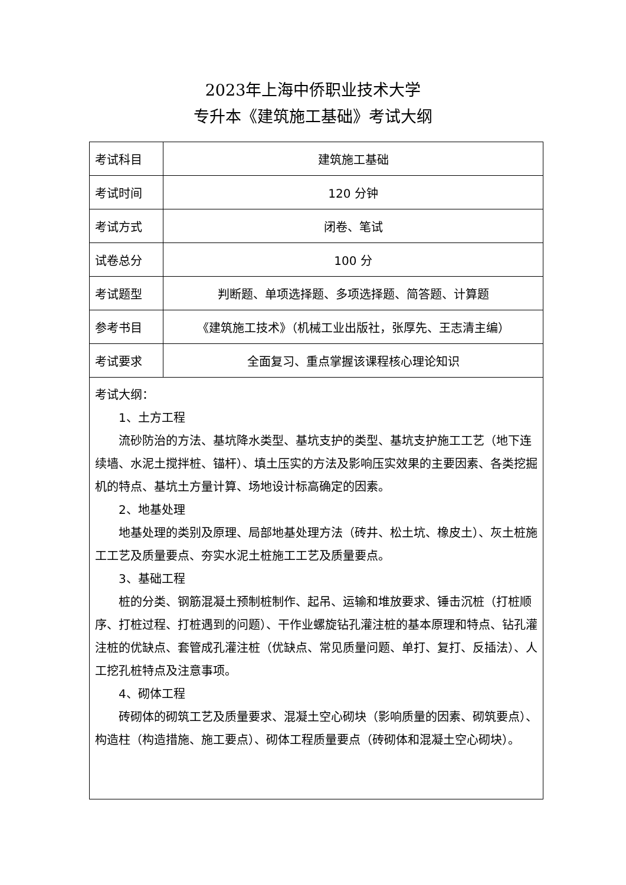2023年上海中侨职业技术大学
专升本《建筑施工基础》考试大纲
| 考试科目 | 建筑施工基础 |
| 考试时间 | 120 分钟 |
| 考试方式 | 闭卷、笔试 |
| 试卷总分 | 100 分 |
| 考试题型 | 判断题、单项选择题、多项选择题、简答题、计算题 |
| 参考书目 | 《建筑施工技术》（机械工业出版社，张厚先、王志清主编） |
| 考试要求 | 全面复习、重点掌握该课程核心理论知识 |
| 考试大纲： 1、土方工程 流砂防治的方法、基坑降水类型、基坑支护的类型、基坑支护施工工艺（地下连续墙、水泥土搅拌桩、锚杆）、填土压实的方法及影响压实效果的主要因素、各类挖掘机的特点、基坑土方量计算、场地设计标高确定的因素。 2、地基处理 地基处理的类别及原理、局部地基处理方法（砖井、松土坑、橡皮土）、灰土桩施工工艺及质量要点、夯实水泥土桩施工工艺及质量要点。 3、基础工程 桩的分类、钢筋混凝土预制桩制作、起吊、运输和堆放要求、锤击沉桩（打桩顺序、打桩过程、打桩遇到的问题）、干作业螺旋钻孔灌注桩的基本原理和特点、钻孔灌注桩的优缺点、套管成孔灌注桩（优缺点、常见质量问题、单打、复打、反插法）、人工挖孔桩特点及注意事项。 4、砌体工程 砖砌体的砌筑工艺及质量要求、混凝土空心砌块（影响质量的因素、砌筑要点）、构造柱（构造措施、施工要点）、砌体工程质量要点（砖砌体和混凝土空心砌块）。 | |